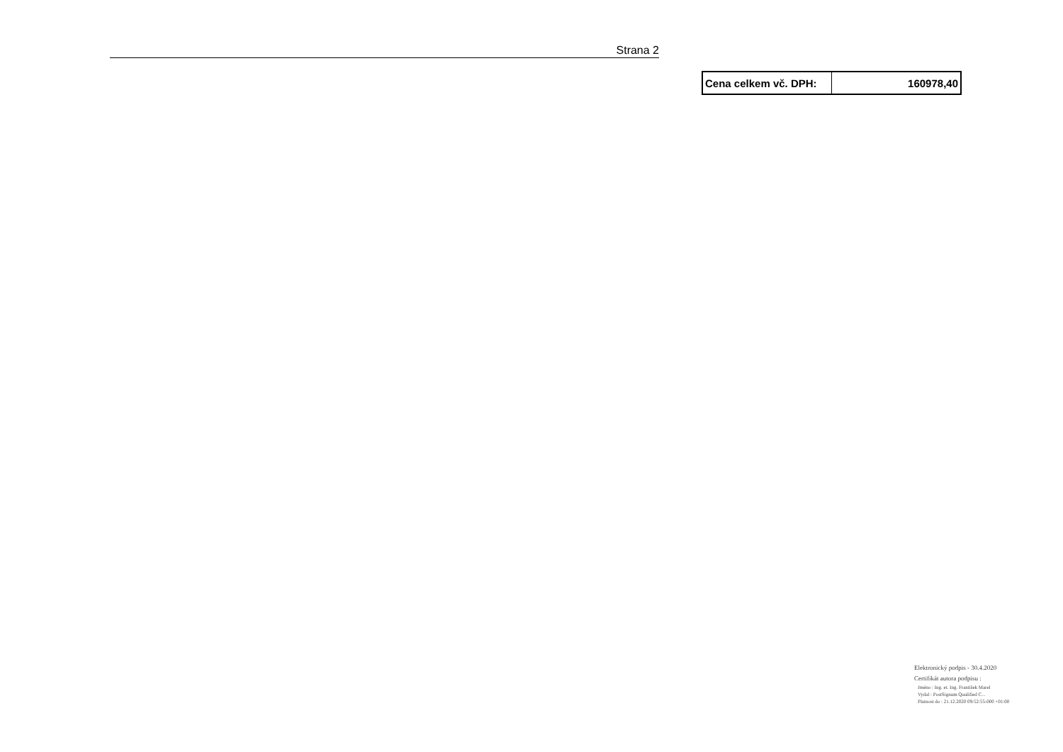Strana 2
| Cena celkem vč. DPH: | 160978,40 |
Elektronický podpis - 30.4.2020
Certifikát autora podpisu :
Jméno : Ing. et. Ing. František Marel
Vydal : PostSignum Qualified C...
Platnost do : 21.12.2020 09:52:55-000 +01:00